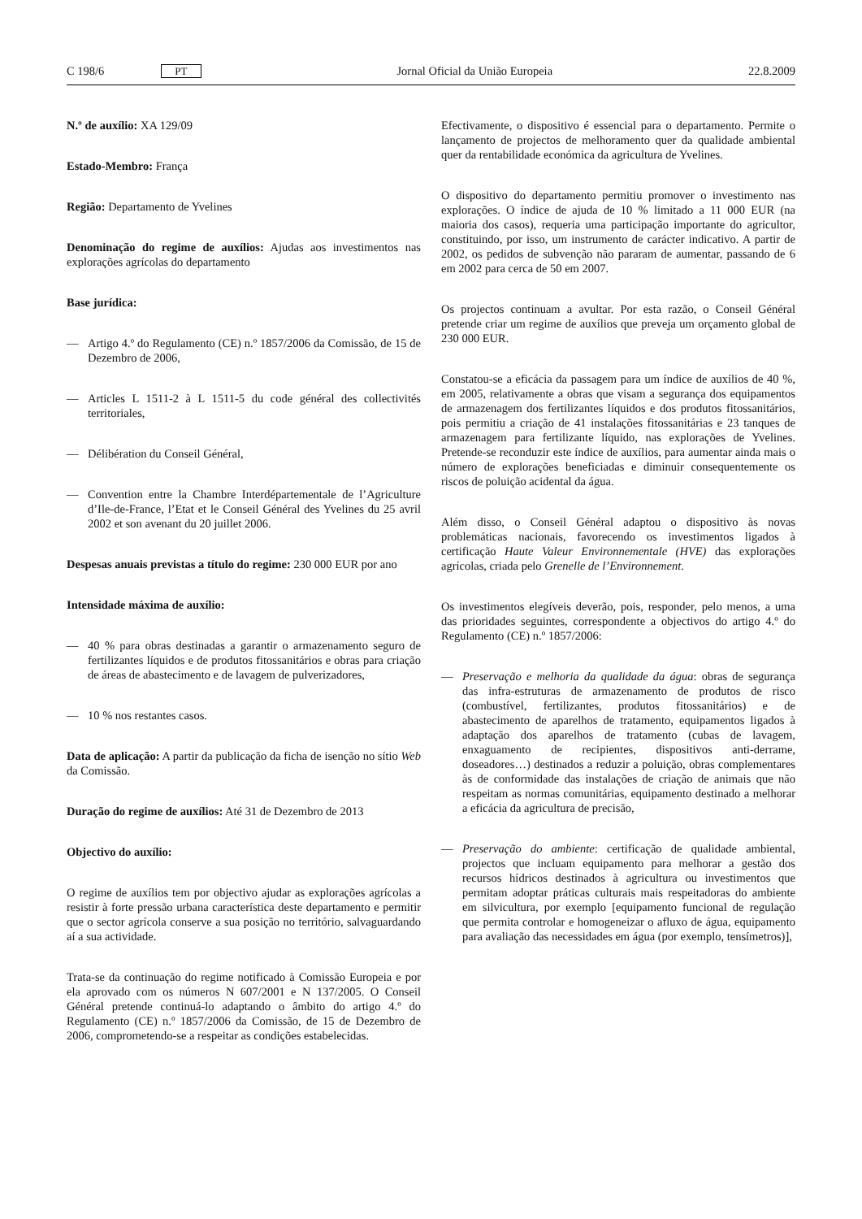C 198/6 PT
Jornal Oficial da União Europeia 22.8.2009
N.º de auxílio: XA 129/09
Estado-Membro: França
Região: Departamento de Yvelines
Denominação do regime de auxílios: Ajudas aos investimentos nas explorações agrícolas do departamento
Base jurídica:
— Artigo 4.º do Regulamento (CE) n.º 1857/2006 da Comissão, de 15 de Dezembro de 2006,
— Articles L 1511-2 à L 1511-5 du code général des collectivités territoriales,
— Délibération du Conseil Général,
— Convention entre la Chambre Interdépartementale de l’Agriculture d’Ile-de-France, l’Etat et le Conseil Général des Yvelines du 25 avril 2002 et son avenant du 20 juillet 2006.
Despesas anuais previstas a título do regime: 230 000 EUR por ano
Intensidade máxima de auxílio:
— 40 % para obras destinadas a garantir o armazenamento seguro de fertilizantes líquidos e de produtos fitossanitários e obras para criação de áreas de abastecimento e de lavagem de pulverizadores,
— 10 % nos restantes casos.
Data de aplicação: A partir da publicação da ficha de isenção no sítio Web da Comissão.
Duração do regime de auxílios: Até 31 de Dezembro de 2013
Objectivo do auxílio:
O regime de auxílios tem por objectivo ajudar as explorações agrícolas a resistir à forte pressão urbana característica deste departamento e permitir que o sector agrícola conserve a sua posição no território, salvaguardando aí a sua actividade.
Trata-se da continuação do regime notificado à Comissão Europeia e por ela aprovado com os números N 607/2001 e N 137/2005. O Conseil Général pretende continuá-lo adaptando o âmbito do artigo 4.º do Regulamento (CE) n.º 1857/2006 da Comissão, de 15 de Dezembro de 2006, comprometendo-se a respeitar as condições estabelecidas.
Efectivamente, o dispositivo é essencial para o departamento. Permite o lançamento de projectos de melhoramento quer da qualidade ambiental quer da rentabilidade económica da agricultura de Yvelines.
O dispositivo do departamento permitiu promover o investimento nas explorações. O índice de ajuda de 10 % limitado a 11 000 EUR (na maioria dos casos), requeria uma participação importante do agricultor, constituindo, por isso, um instrumento de carácter indicativo. A partir de 2002, os pedidos de subvenção não pararam de aumentar, passando de 6 em 2002 para cerca de 50 em 2007.
Os projectos continuam a avultar. Por esta razão, o Conseil Général pretende criar um regime de auxílios que preveja um orçamento global de 230 000 EUR.
Constatou-se a eficácia da passagem para um índice de auxílios de 40 %, em 2005, relativamente a obras que visam a segurança dos equipamentos de armazenagem dos fertilizantes líquidos e dos produtos fitossanitários, pois permitiu a criação de 41 instalações fitossanitárias e 23 tanques de armazenagem para fertilizante líquido, nas explorações de Yvelines. Pretende-se reconduzir este índice de auxílios, para aumentar ainda mais o número de explorações beneficiadas e diminuir consequentemente os riscos de poluição acidental da água.
Além disso, o Conseil Général adaptou o dispositivo às novas problemáticas nacionais, favorecendo os investimentos ligados à certificação Haute Valeur Environnementale (HVE) das explorações agrícolas, criada pelo Grenelle de l’Environnement.
Os investimentos elegíveis deverão, pois, responder, pelo menos, a uma das prioridades seguintes, correspondente a objectivos do artigo 4.º do Regulamento (CE) n.º 1857/2006:
— Preservação e melhoria da qualidade da água: obras de segurança das infra-estruturas de armazenamento de produtos de risco (combustível, fertilizantes, produtos fitossanitários) e de abastecimento de aparelhos de tratamento, equipamentos ligados à adaptação dos aparelhos de tratamento (cubas de lavagem, enxaguamento de recipientes, dispositivos anti-derrame, doseadores…) destinados a reduzir a poluição, obras complementares às de conformidade das instalações de criação de animais que não respeitam as normas comunitárias, equipamento destinado a melhorar a eficácia da agricultura de precisão,
— Preservação do ambiente: certificação de qualidade ambiental, projectos que incluam equipamento para melhorar a gestão dos recursos hídricos destinados à agricultura ou investimentos que permitam adoptar práticas culturais mais respeitadoras do ambiente em silvicultura, por exemplo [equipamento funcional de regulação que permita controlar e homogeneizar o afluxo de água, equipamento para avaliação das necessidades em água (por exemplo, tensímetros)],